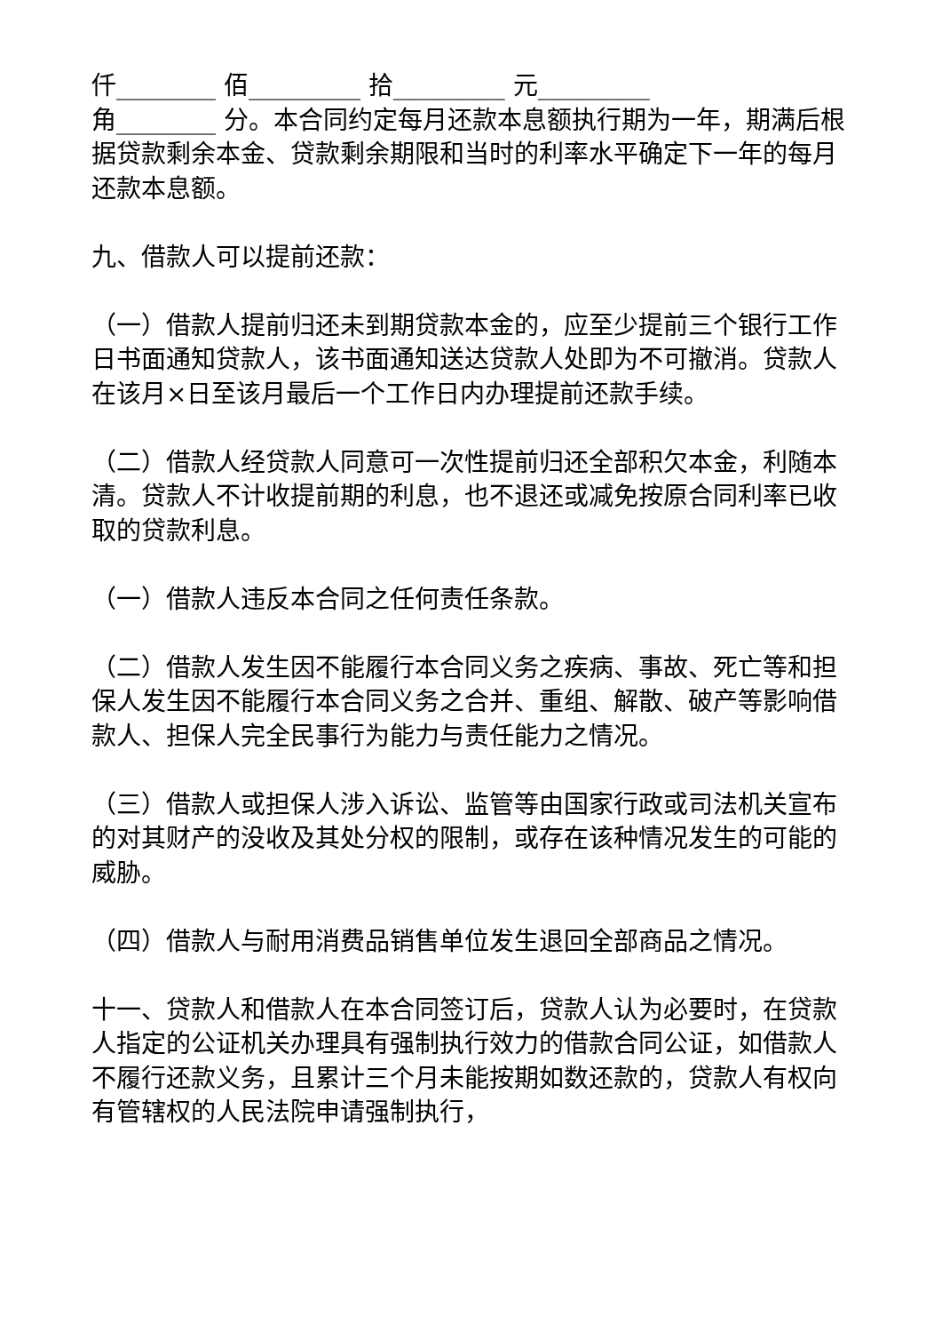仟________ 佰_________ 拾_________ 元_________
角________ 分。本合同约定每月还款本息额执行期为一年，期满后根据贷款剩余本金、贷款剩余期限和当时的利率水平确定下一年的每月还款本息额。
九、借款人可以提前还款：
（一）借款人提前归还未到期贷款本金的，应至少提前三个银行工作日书面通知贷款人，该书面通知送达贷款人处即为不可撤消。贷款人在该月×日至该月最后一个工作日内办理提前还款手续。
（二）借款人经贷款人同意可一次性提前归还全部积欠本金，利随本清。贷款人不计收提前期的利息，也不退还或减免按原合同利率已收取的贷款利息。
（一）借款人违反本合同之任何责任条款。
（二）借款人发生因不能履行本合同义务之疾病、事故、死亡等和担保人发生因不能履行本合同义务之合并、重组、解散、破产等影响借款人、担保人完全民事行为能力与责任能力之情况。
（三）借款人或担保人涉入诉讼、监管等由国家行政或司法机关宣布的对其财产的没收及其处分权的限制，或存在该种情况发生的可能的威胁。
（四）借款人与耐用消费品销售单位发生退回全部商品之情况。
十一、贷款人和借款人在本合同签订后，贷款人认为必要时，在贷款人指定的公证机关办理具有强制执行效力的借款合同公证，如借款人不履行还款义务，且累计三个月未能按期如数还款的，贷款人有权向有管辖权的人民法院申请强制执行，